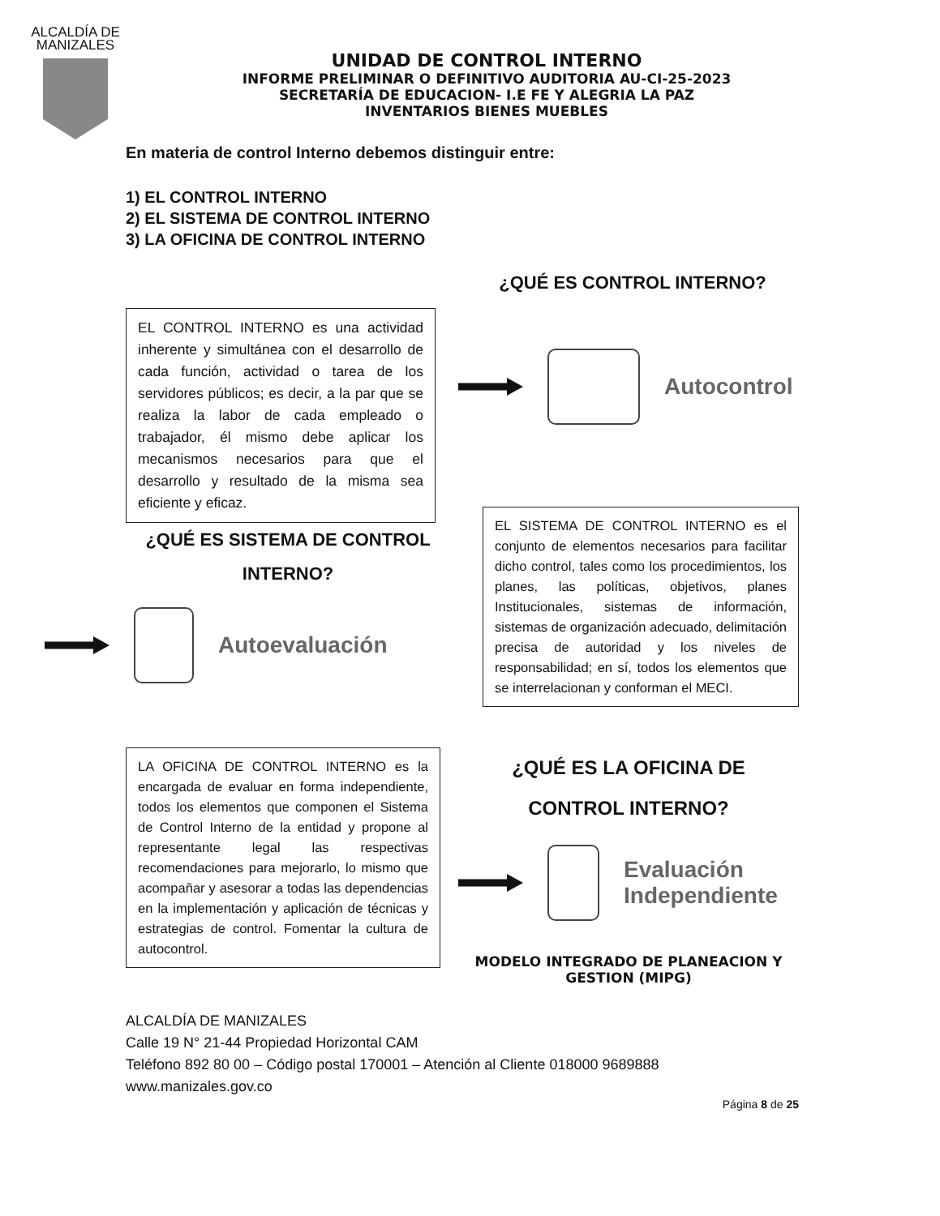ALCALDÍA DE MANIZALES
UNIDAD DE CONTROL INTERNO
INFORME PRELIMINAR O DEFINITIVO AUDITORIA AU-CI-25-2023
SECRETARÍA DE EDUCACION- I.E FE Y ALEGRIA LA PAZ
INVENTARIOS BIENES MUEBLES
En materia de control Interno debemos distinguir entre:
1) EL CONTROL INTERNO
2) EL SISTEMA DE CONTROL INTERNO
3) LA OFICINA DE CONTROL INTERNO
¿QUÉ ES CONTROL INTERNO?
EL CONTROL INTERNO es una actividad inherente y simultánea con el desarrollo de cada función, actividad o tarea de los servidores públicos; es decir, a la par que se realiza la labor de cada empleado o trabajador, él mismo debe aplicar los mecanismos necesarios para que el desarrollo y resultado de la misma sea eficiente y eficaz.
Autocontrol
¿QUÉ ES SISTEMA DE CONTROL
INTERNO?
Autoevaluación
EL SISTEMA DE CONTROL INTERNO es el conjunto de elementos necesarios para facilitar dicho control, tales como los procedimientos, los planes, las políticas, objetivos, planes Institucionales, sistemas de información, sistemas de organización adecuado, delimitación precisa de autoridad y los niveles de responsabilidad; en sí, todos los elementos que se interrelacionan y conforman el MECI.
LA OFICINA DE CONTROL INTERNO es la encargada de evaluar en forma independiente, todos los elementos que componen el Sistema de Control Interno de la entidad y propone al representante legal las respectivas recomendaciones para mejorarlo, lo mismo que acompañar y asesorar a todas las dependencias en la implementación y aplicación de técnicas y estrategias de control. Fomentar la cultura de autocontrol.
¿QUÉ ES LA OFICINA DE
CONTROL INTERNO?
Evaluación
Independiente
MODELO INTEGRADO DE PLANEACION Y
GESTION (MIPG)
ALCALDÍA DE MANIZALES
Calle 19 N° 21-44 Propiedad Horizontal CAM
Teléfono 892 80 00 – Código postal 170001 – Atención al Cliente 018000 9689888
www.manizales.gov.co
Página 8 de 25